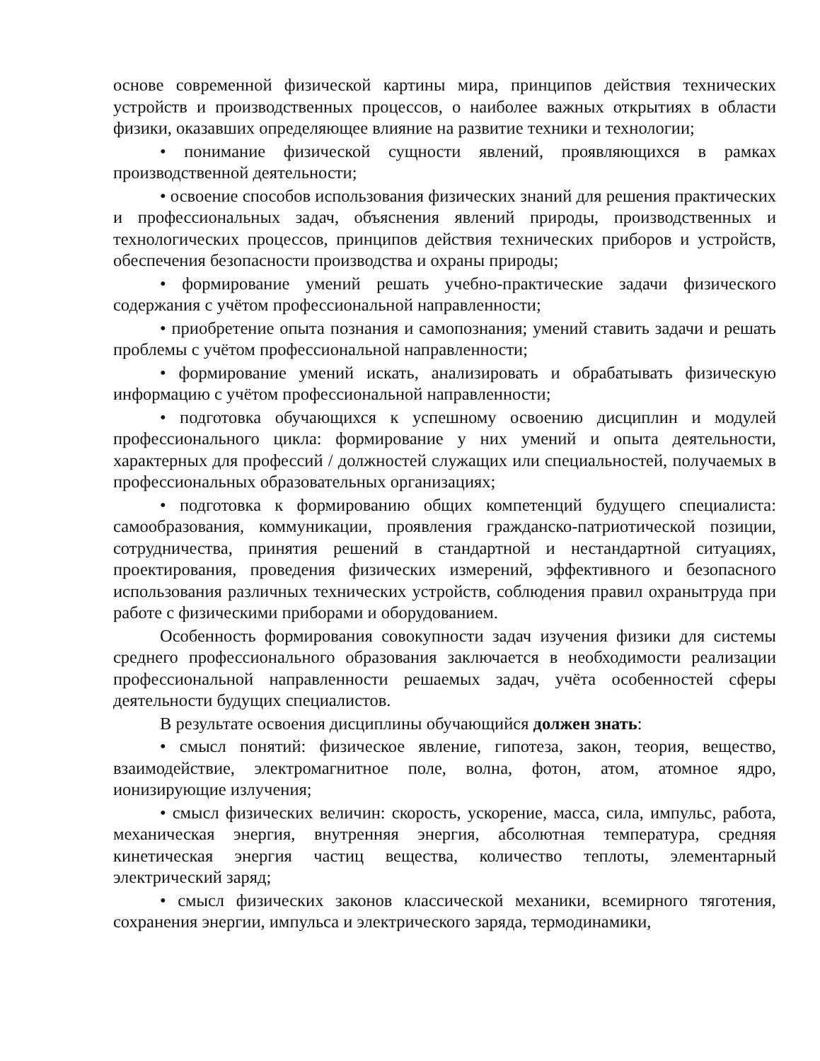основе современной физической картины мира, принципов действия технических устройств и производственных процессов, о наиболее важных открытиях в области физики, оказавших определяющее влияние на развитие техники и технологии;
• понимание физической сущности явлений, проявляющихся в рамках производственной деятельности;
• освоение способов использования физических знаний для решения практических и профессиональных задач, объяснения явлений природы, производственных и технологических процессов, принципов действия технических приборов и устройств, обеспечения безопасности производства и охраны природы;
• формирование умений решать учебно-практические задачи физического содержания с учётом профессиональной направленности;
• приобретение опыта познания и самопознания; умений ставить задачи и решать проблемы с учётом профессиональной направленности;
• формирование умений искать, анализировать и обрабатывать физическую информацию с учётом профессиональной направленности;
• подготовка обучающихся к успешному освоению дисциплин и модулей профессионального цикла: формирование у них умений и опыта деятельности, характерных для профессий / должностей служащих или специальностей, получаемых в профессиональных образовательных организациях;
• подготовка к формированию общих компетенций будущего специалиста: самообразования, коммуникации, проявления гражданско-патриотической позиции, сотрудничества, принятия решений в стандартной и нестандартной ситуациях, проектирования, проведения физических измерений, эффективного и безопасного использования различных технических устройств, соблюдения правил охранытруда при работе с физическими приборами и оборудованием.
Особенность формирования совокупности задач изучения физики для системы среднего профессионального образования заключается в необходимости реализации профессиональной направленности решаемых задач, учёта особенностей сферы деятельности будущих специалистов.
В результате освоения дисциплины обучающийся должен знать:
• смысл понятий: физическое явление, гипотеза, закон, теория, вещество, взаимодействие, электромагнитное поле, волна, фотон, атом, атомное ядро, ионизирующие излучения;
• смысл физических величин: скорость, ускорение, масса, сила, импульс, работа, механическая энергия, внутренняя энергия, абсолютная температура, средняя кинетическая энергия частиц вещества, количество теплоты, элементарный электрический заряд;
• смысл физических законов классической механики, всемирного тяготения, сохранения энергии, импульса и электрического заряда, термодинамики,